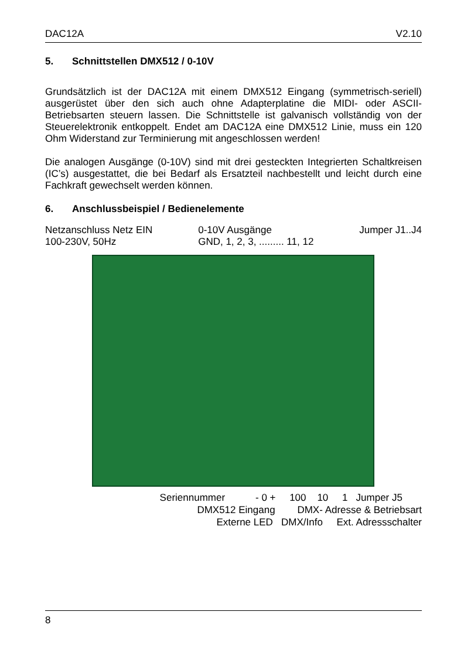DAC12A V2.10
5. Schnittstellen DMX512 / 0-10V
Grundsätzlich ist der DAC12A mit einem DMX512 Eingang (symmetrisch-seriell) ausgerüstet über den sich auch ohne Adapterplatine die MIDI- oder ASCII- Betriebsarten steuern lassen. Die Schnittstelle ist galvanisch vollständig von der Steuerelektronik entkoppelt. Endet am DAC12A eine DMX512 Linie, muss ein 120 Ohm Widerstand zur Terminierung mit angeschlossen werden!
Die analogen Ausgänge (0-10V) sind mit drei gesteckten Integrierten Schaltkreisen (IC’s) ausgestattet, die bei Bedarf als Ersatzteil nachbestellt und leicht durch eine Fachkraft gewechselt werden können.
6. Anschlussbeispiel / Bedienelemente
Netzanschluss Netz EIN
100-230V, 50Hz
0-10V Ausgänge
GND, 1, 2, 3, ......... 11, 12
Jumper J1..J4
Seriennummer - 0 + 100 10 1 Jumper J5
DMX512 Eingang DMX- Adresse & Betriebsart
Externe LED DMX/Info Ext. Adressschalter
8